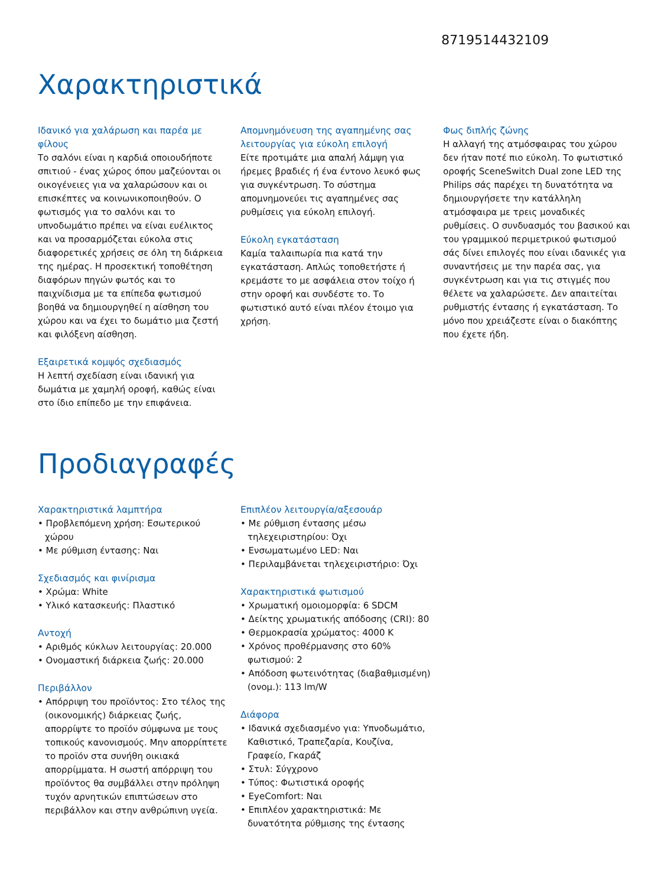8719514432109
Χαρακτηριστικά
Ιδανικό για χαλάρωση και παρέα με φίλους
Το σαλόνι είναι η καρδιά οποιουδήποτε σπιτιού - ένας χώρος όπου μαζεύονται οι οικογένειες για να χαλαρώσουν και οι επισκέπτες να κοινωνικοποιηθούν. Ο φωτισμός για το σαλόνι και το υπνοδωμάτιο πρέπει να είναι ευέλικτος και να προσαρμόζεται εύκολα στις διαφορετικές χρήσεις σε όλη τη διάρκεια της ημέρας. Η προσεκτική τοποθέτηση διαφόρων πηγών φωτός και το παιχνίδισμα με τα επίπεδα φωτισμού βοηθά να δημιουργηθεί η αίσθηση του χώρου και να έχει το δωμάτιο μια ζεστή και φιλόξενη αίσθηση.
Εξαιρετικά κομψός σχεδιασμός
Η λεπτή σχεδίαση είναι ιδανική για δωμάτια με χαμηλή οροφή, καθώς είναι στο ίδιο επίπεδο με την επιφάνεια.
Απομνημόνευση της αγαπημένης σας λειτουργίας για εύκολη επιλογή
Είτε προτιμάτε μια απαλή λάμψη για ήρεμες βραδιές ή ένα έντονο λευκό φως για συγκέντρωση. Το σύστημα απομνημονεύει τις αγαπημένες σας ρυθμίσεις για εύκολη επιλογή.
Εύκολη εγκατάσταση
Καμία ταλαιπωρία πια κατά την εγκατάσταση. Απλώς τοποθετήστε ή κρεμάστε το με ασφάλεια στον τοίχο ή στην οροφή και συνδέστε το. Το φωτιστικό αυτό είναι πλέον έτοιμο για χρήση.
Φως διπλής ζώνης
Η αλλαγή της ατμόσφαιρας του χώρου δεν ήταν ποτέ πιο εύκολη. Το φωτιστικό οροφής SceneSwitch Dual zone LED της Philips σάς παρέχει τη δυνατότητα να δημιουργήσετε την κατάλληλη ατμόσφαιρα με τρεις μοναδικές ρυθμίσεις. Ο συνδυασμός του βασικού και του γραμμικού περιμετρικού φωτισμού σάς δίνει επιλογές που είναι ιδανικές για συναντήσεις με την παρέα σας, για συγκέντρωση και για τις στιγμές που θέλετε να χαλαρώσετε. Δεν απαιτείται ρυθμιστής έντασης ή εγκατάσταση. Το μόνο που χρειάζεστε είναι ο διακόπτης που έχετε ήδη.
Προδιαγραφές
Χαρακτηριστικά λαμπτήρα
• Προβλεπόμενη χρήση: Εσωτερικού χώρου
• Με ρύθμιση έντασης: Ναι
Σχεδιασμός και φινίρισμα
• Χρώμα: White
• Υλικό κατασκευής: Πλαστικό
Αντοχή
• Αριθμός κύκλων λειτουργίας: 20.000
• Ονομαστική διάρκεια ζωής: 20.000
Περιβάλλον
• Απόρριψη του προϊόντος: Στο τέλος της (οικονομικής) διάρκειας ζωής, απορρίψτε το προϊόν σύμφωνα με τους τοπικούς κανονισμούς. Μην απορρίπτετε το προϊόν στα συνήθη οικιακά απορρίμματα. Η σωστή απόρριψη του προϊόντος θα συμβάλλει στην πρόληψη τυχόν αρνητικών επιπτώσεων στο περιβάλλον και στην ανθρώπινη υγεία.
Επιπλέον λειτουργία/αξεσουάρ
• Με ρύθμιση έντασης μέσω τηλεχειριστηρίου: Όχι
• Ενσωματωμένο LED: Ναι
• Περιλαμβάνεται τηλεχειριστήριο: Όχι
Χαρακτηριστικά φωτισμού
• Χρωματική ομοιομορφία: 6 SDCM
• Δείκτης χρωματικής απόδοσης (CRI): 80
• Θερμοκρασία χρώματος: 4000 K
• Χρόνος προθέρμανσης στο 60% φωτισμού: 2
• Απόδοση φωτεινότητας (διαβαθμισμένη) (ονομ.): 113 lm/W
Διάφορα
• Ιδανικά σχεδιασμένο για: Υπνοδωμάτιο, Καθιστικό, Τραπεζαρία, Κουζίνα, Γραφείο, Γκαράζ
• Στυλ: Σύγχρονο
• Τύπος: Φωτιστικά οροφής
• EyeComfort: Ναι
• Επιπλέον χαρακτηριστικά: Με δυνατότητα ρύθμισης της έντασης